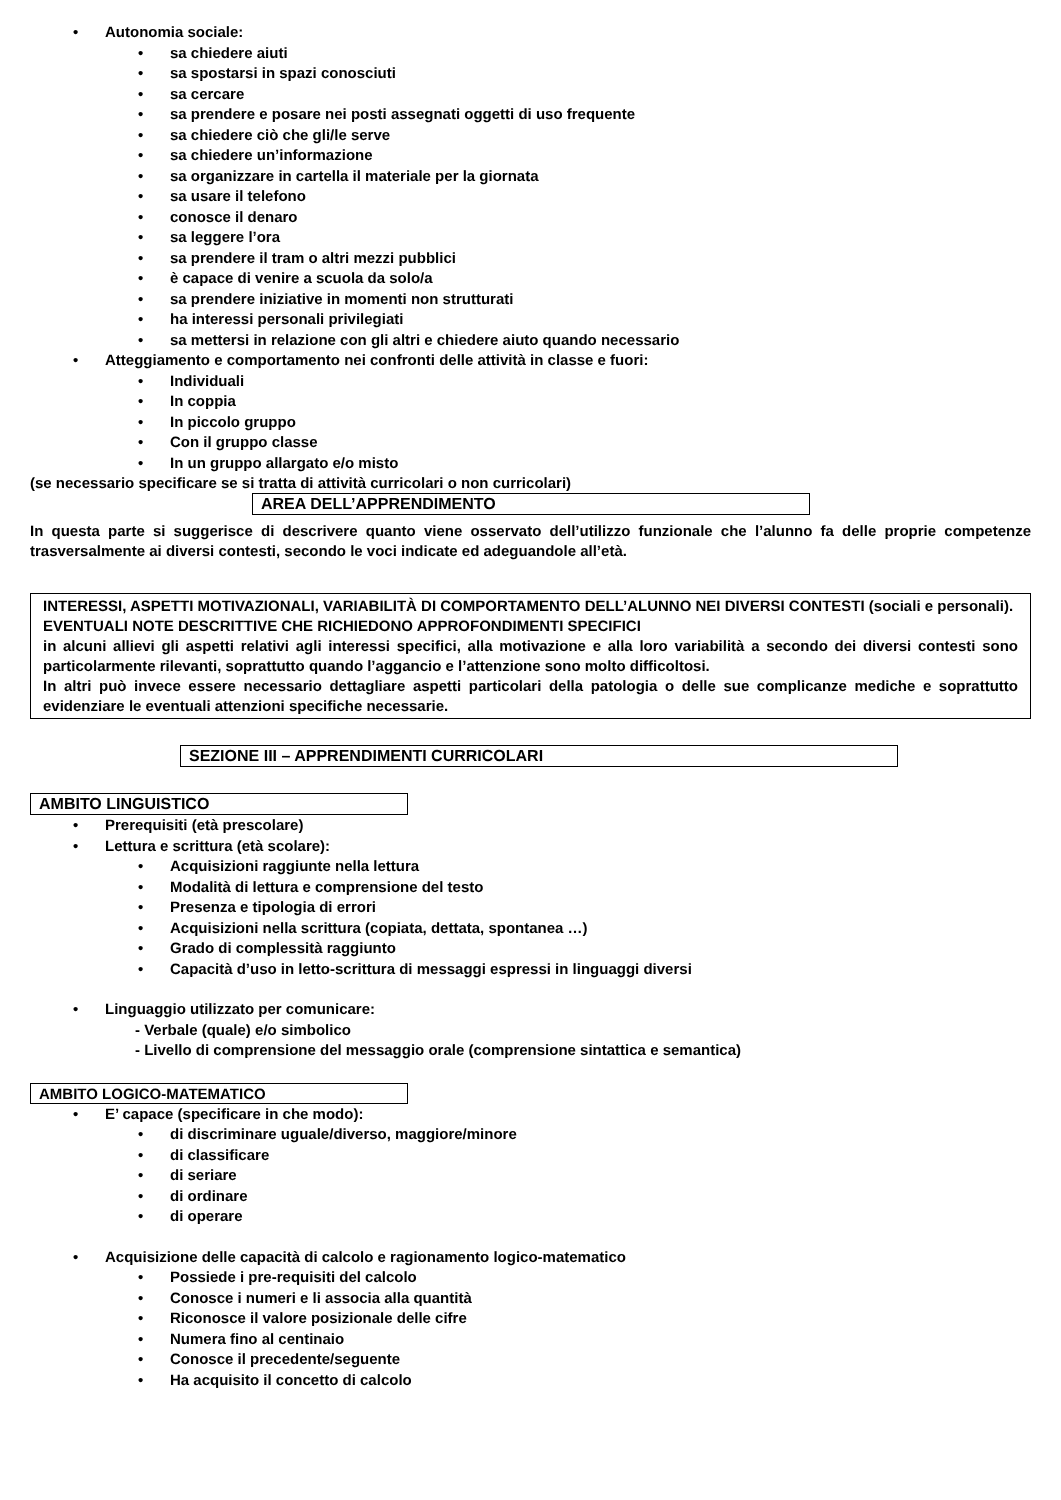• Autonomia sociale:
• sa chiedere aiuti
• sa spostarsi in spazi conosciuti
• sa cercare
• sa prendere e posare nei posti assegnati oggetti di uso frequente
• sa chiedere ciò che gli/le serve
• sa chiedere un’informazione
• sa organizzare in cartella il materiale per la giornata
• sa usare il telefono
• conosce il denaro
• sa leggere l’ora
• sa prendere il tram o altri mezzi pubblici
• è capace di venire a scuola da solo/a
• sa prendere iniziative in momenti non strutturati
• ha interessi personali privilegiati
• sa mettersi in relazione con gli altri e chiedere aiuto quando necessario
• Atteggiamento e comportamento nei confronti delle attività in classe e fuori:
• Individuali
• In coppia
• In piccolo gruppo
• Con il gruppo classe
• In un gruppo allargato e/o misto
(se necessario specificare se si tratta di attività curricolari o non curricolari)
AREA DELL’APPRENDIMENTO
In questa parte si suggerisce di descrivere quanto viene osservato dell’utilizzo funzionale che l’alunno fa delle proprie competenze trasversalmente ai diversi contesti, secondo le voci indicate ed adeguandole all’età.
INTERESSI, ASPETTI MOTIVAZIONALI, VARIABILITÀ DI COMPORTAMENTO DELL’ALUNNO NEI DIVERSI CONTESTI (sociali e personali).
EVENTUALI NOTE DESCRITTIVE CHE RICHIEDONO APPROFONDIMENTI SPECIFICI
in alcuni allievi gli aspetti relativi agli interessi specifici, alla motivazione e alla loro variabilità a secondo dei diversi contesti sono particolarmente rilevanti, soprattutto quando l’aggancio e l’attenzione sono molto difficoltosi.
In altri può invece essere necessario dettagliare aspetti particolari della patologia o delle sue complicanze mediche e soprattutto evidenziare le eventuali attenzioni specifiche necessarie.
SEZIONE III – APPRENDIMENTI CURRICOLARI
AMBITO LINGUISTICO
• Prerequisiti (età prescolare)
• Lettura e scrittura (età scolare):
• Acquisizioni raggiunte nella lettura
• Modalità di lettura e comprensione del testo
• Presenza e tipologia di errori
• Acquisizioni nella scrittura (copiata, dettata, spontanea …)
• Grado di complessità raggiunto
• Capacità d’uso in letto-scrittura di messaggi espressi in linguaggi diversi
• Linguaggio utilizzato per comunicare:
- Verbale (quale) e/o simbolico
- Livello di comprensione del messaggio orale (comprensione sintattica e semantica)
AMBITO LOGICO-MATEMATICO
• E’ capace (specificare in che modo):
• di discriminare uguale/diverso, maggiore/minore
• di classificare
• di seriare
• di ordinare
• di operare
• Acquisizione delle capacità di calcolo e ragionamento logico-matematico
• Possiede i pre-requisiti del calcolo
• Conosce i numeri e li associa alla quantità
• Riconosce il valore posizionale delle cifre
• Numera fino al centinaio
• Conosce il precedente/seguente
• Ha acquisito il concetto di calcolo